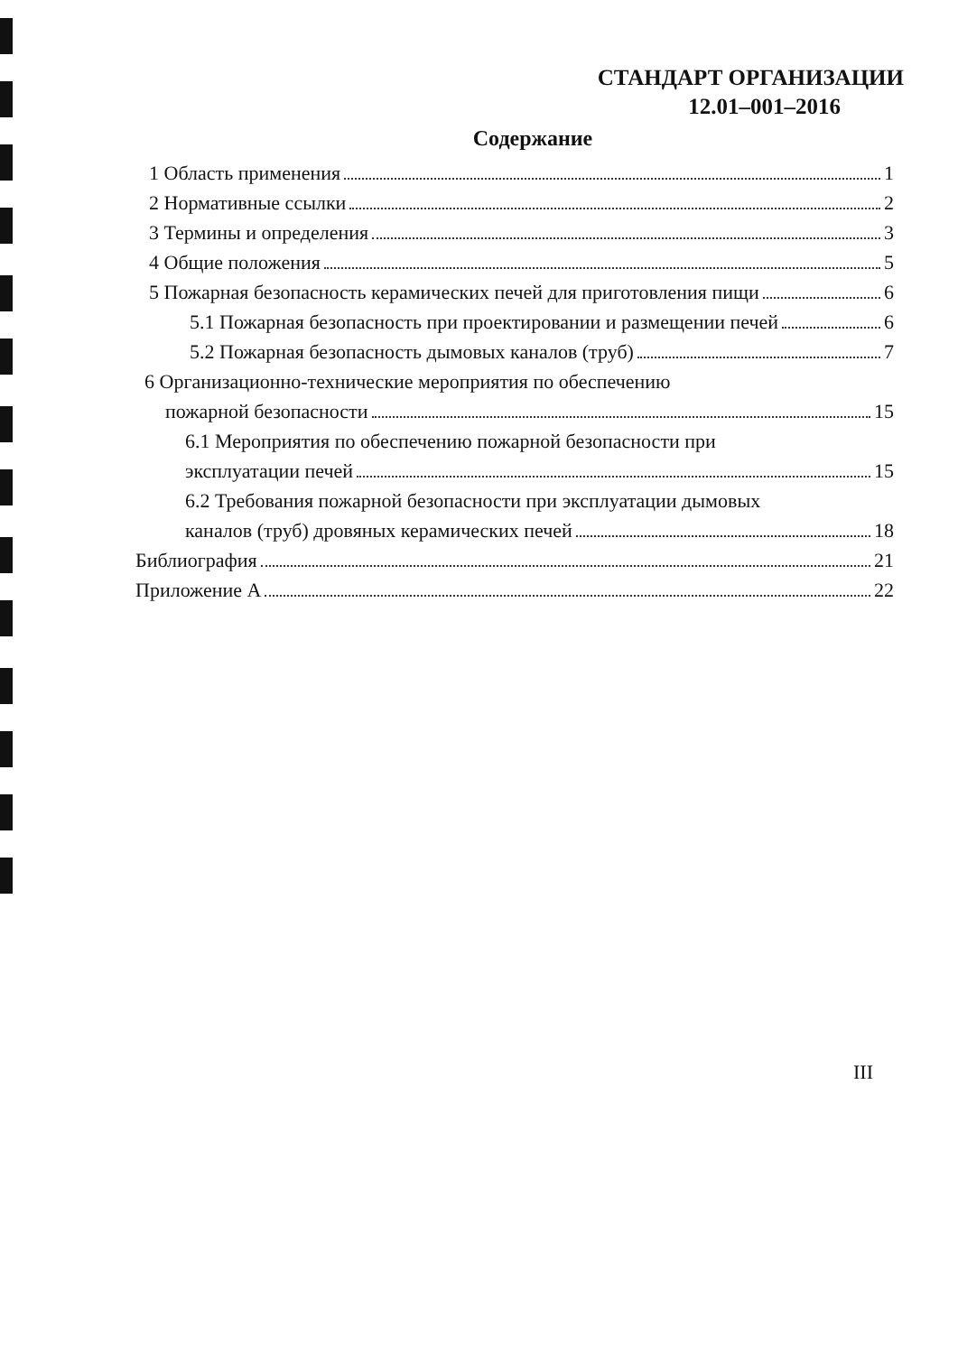СТАНДАРТ ОРГАНИЗАЦИИ
12.01–001–2016
Содержание
1 Область применения 1
2 Нормативные ссылки 2
3 Термины и определения 3
4 Общие положения 5
5 Пожарная безопасность керамических печей для приготовления пищи 6
5.1 Пожарная безопасность при проектировании и размещении печей 6
5.2 Пожарная безопасность дымовых каналов (труб) 7
6 Организационно-технические мероприятия по обеспечению
пожарной безопасности 15
6.1 Мероприятия по обеспечению пожарной безопасности при
эксплуатации печей 15
6.2 Требования пожарной безопасности при эксплуатации дымовых
каналов (труб) дровяных керамических печей 18
Библиография 21
Приложение А 22
III